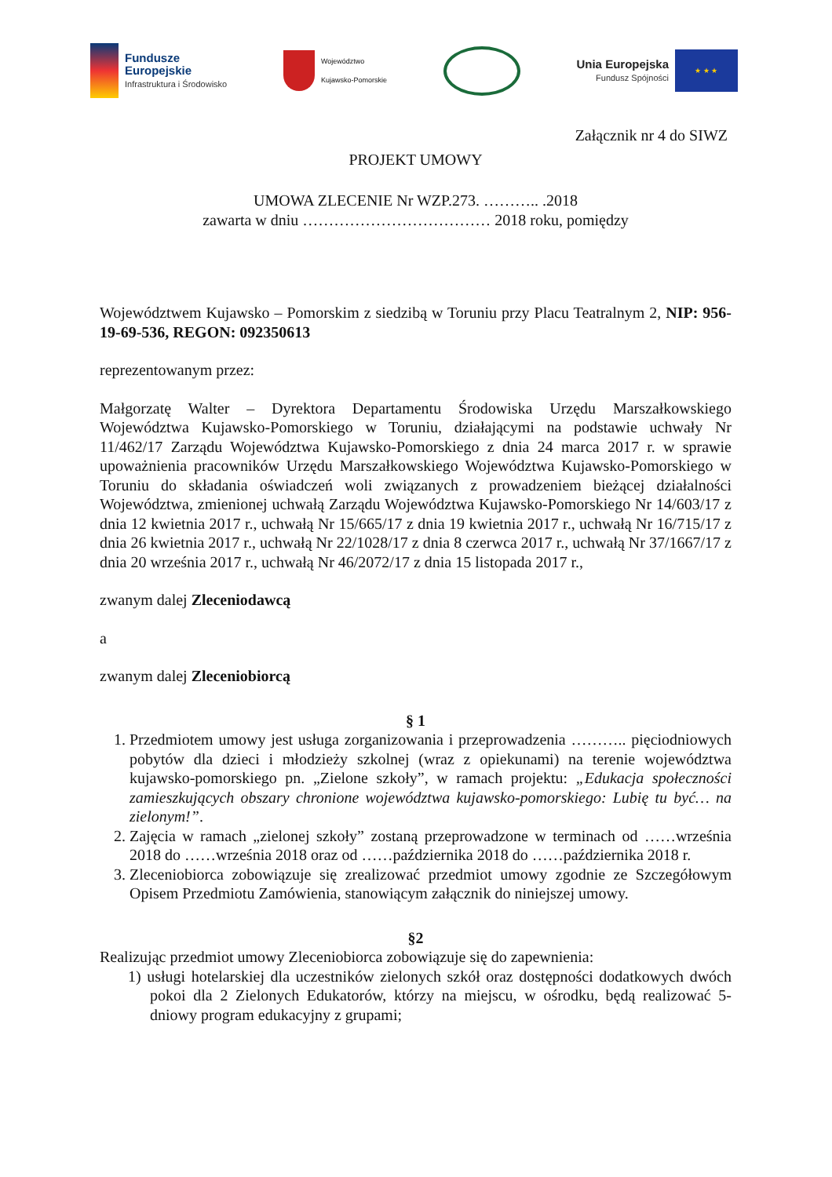Fundusze
Europejskie
Infrastruktura i Środowisko
Województwo
Kujawsko-Pomorskie
Unia Europejska
Fundusz Spójności
★ ★ ★
Załącznik nr 4 do SIWZ
PROJEKT UMOWY
UMOWA ZLECENIE Nr WZP.273. ……….. .2018
zawarta w dniu ……………………………… 2018 roku, pomiędzy
Województwem Kujawsko – Pomorskim z siedzibą w Toruniu przy Placu Teatralnym 2, NIP: 956-19-69-536, REGON: 092350613
reprezentowanym przez:
Małgorzatę Walter – Dyrektora Departamentu Środowiska Urzędu Marszałkowskiego Województwa Kujawsko-Pomorskiego w Toruniu, działającymi na podstawie uchwały Nr 11/462/17 Zarządu Województwa Kujawsko-Pomorskiego z dnia 24 marca 2017 r. w sprawie upoważnienia pracowników Urzędu Marszałkowskiego Województwa Kujawsko-Pomorskiego w Toruniu do składania oświadczeń woli związanych z prowadzeniem bieżącej działalności Województwa, zmienionej uchwałą Zarządu Województwa Kujawsko-Pomorskiego Nr 14/603/17 z dnia 12 kwietnia 2017 r., uchwałą Nr 15/665/17 z dnia 19 kwietnia 2017 r., uchwałą Nr 16/715/17 z dnia 26 kwietnia 2017 r., uchwałą Nr 22/1028/17 z dnia 8 czerwca 2017 r., uchwałą Nr 37/1667/17 z dnia 20 września 2017 r., uchwałą Nr 46/2072/17 z dnia 15 listopada 2017 r.,
zwanym dalej Zleceniodawcą
a
zwanym dalej Zleceniobiorcą
§ 1
1. Przedmiotem umowy jest usługa zorganizowania i przeprowadzenia ……….. pięciodniowych pobytów dla dzieci i młodzieży szkolnej (wraz z opiekunami) na terenie województwa kujawsko-pomorskiego pn. „Zielone szkoły”, w ramach projektu: „Edukacja społeczności zamieszkujących obszary chronione województwa kujawsko-pomorskiego: Lubię tu być… na zielonym!”.
2. Zajęcia w ramach „zielonej szkoły” zostaną przeprowadzone w terminach od ……września 2018 do ……września 2018 oraz od ……października 2018 do ……października 2018 r.
3. Zleceniobiorca zobowiązuje się zrealizować przedmiot umowy zgodnie ze Szczegółowym Opisem Przedmiotu Zamówienia, stanowiącym załącznik do niniejszej umowy.
§2
Realizując przedmiot umowy Zleceniobiorca zobowiązuje się do zapewnienia:
1) usługi hotelarskiej dla uczestników zielonych szkół oraz dostępności dodatkowych dwóch pokoi dla 2 Zielonych Edukatorów, którzy na miejscu, w ośrodku, będą realizować 5-dniowy program edukacyjny z grupami;